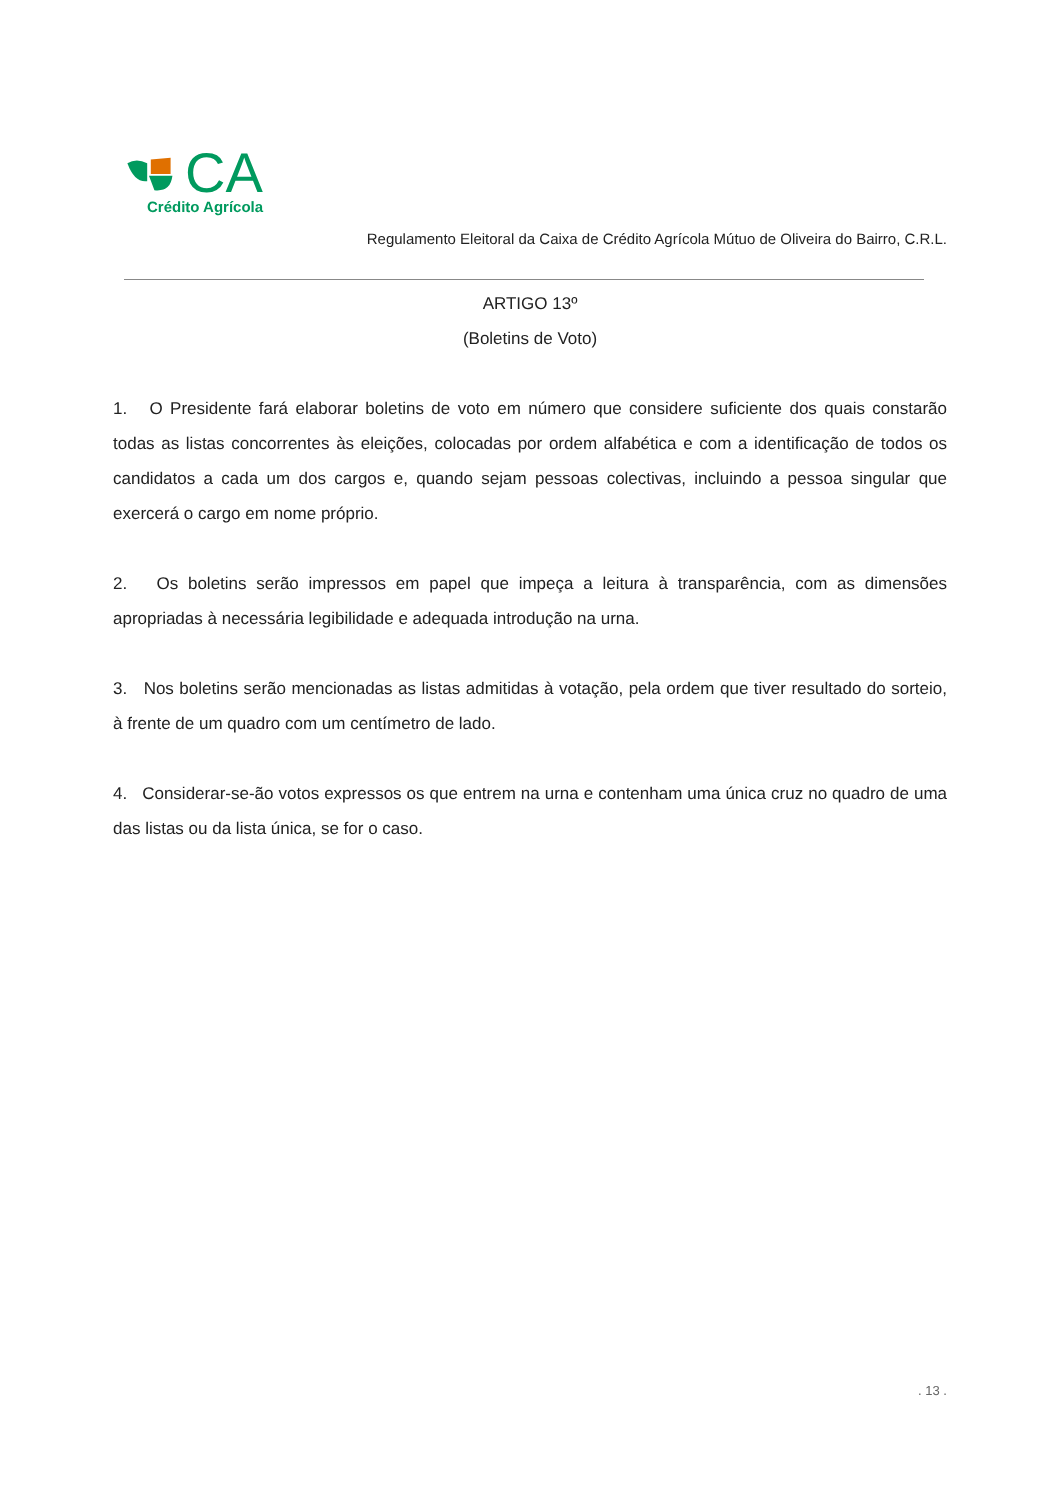CA
Crédito Agrícola
Regulamento Eleitoral da Caixa de Crédito Agrícola Mútuo de Oliveira do Bairro, C.R.L.
ARTIGO 13º
(Boletins de Voto)
1. O Presidente fará elaborar boletins de voto em número que considere suficiente dos quais constarão todas as listas concorrentes às eleições, colocadas por ordem alfabética e com a identificação de todos os candidatos a cada um dos cargos e, quando sejam pessoas colectivas, incluindo a pessoa singular que exercerá o cargo em nome próprio.
2. Os boletins serão impressos em papel que impeça a leitura à transparência, com as dimensões apropriadas à necessária legibilidade e adequada introdução na urna.
3. Nos boletins serão mencionadas as listas admitidas à votação, pela ordem que tiver resultado do sorteio, à frente de um quadro com um centímetro de lado.
4. Considerar-se-ão votos expressos os que entrem na urna e contenham uma única cruz no quadro de uma das listas ou da lista única, se for o caso.
. 13 .